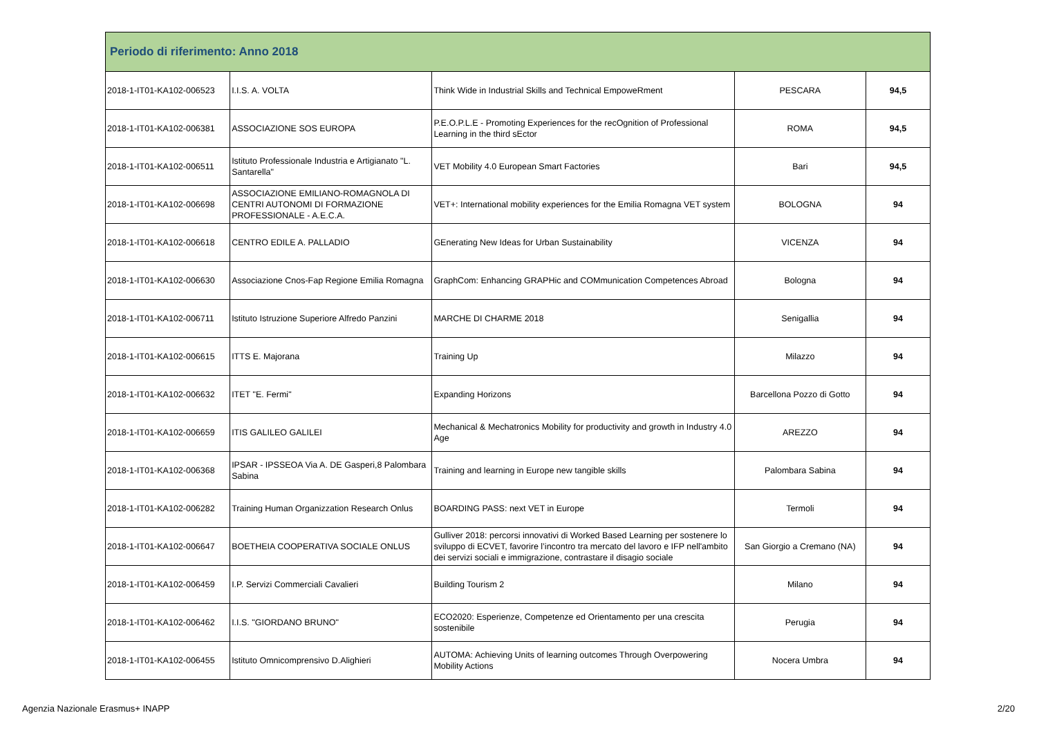| Periodo di riferimento: Anno 2018 | | | | |
| --- | --- | --- | --- | --- |
| 2018-1-IT01-KA102-006523 | I.I.S. A. VOLTA | Think Wide in Industrial Skills and Technical EmpoweRment | PESCARA | 94,5 |
| 2018-1-IT01-KA102-006381 | ASSOCIAZIONE SOS EUROPA | P.E.O.P.L.E - Promoting Experiences for the recOgnition of Professional Learning in the third sEctor | ROMA | 94,5 |
| 2018-1-IT01-KA102-006511 | Istituto Professionale Industria e Artigianato "L. Santarella" | VET Mobility 4.0 European Smart Factories | Bari | 94,5 |
| 2018-1-IT01-KA102-006698 | ASSOCIAZIONE EMILIANO-ROMAGNOLA DI CENTRI AUTONOMI DI FORMAZIONE PROFESSIONALE - A.E.C.A. | VET+: International mobility experiences for the Emilia Romagna VET system | BOLOGNA | 94 |
| 2018-1-IT01-KA102-006618 | CENTRO EDILE A. PALLADIO | GEnerating New Ideas for Urban Sustainability | VICENZA | 94 |
| 2018-1-IT01-KA102-006630 | Associazione Cnos-Fap Regione Emilia Romagna | GraphCom: Enhancing GRAPHic and COMmunication Competences Abroad | Bologna | 94 |
| 2018-1-IT01-KA102-006711 | Istituto Istruzione Superiore Alfredo Panzini | MARCHE DI CHARME 2018 | Senigallia | 94 |
| 2018-1-IT01-KA102-006615 | ITTS E. Majorana | Training Up | Milazzo | 94 |
| 2018-1-IT01-KA102-006632 | ITET "E. Fermi" | Expanding Horizons | Barcellona Pozzo di Gotto | 94 |
| 2018-1-IT01-KA102-006659 | ITIS GALILEO GALILEI | Mechanical & Mechatronics Mobility for productivity and growth in Industry 4.0 Age | AREZZO | 94 |
| 2018-1-IT01-KA102-006368 | IPSAR - IPSSEOA Via A. DE Gasperi,8 Palombara Sabina | Training and learning in Europe new tangible skills | Palombara Sabina | 94 |
| 2018-1-IT01-KA102-006282 | Training Human Organizzation Research Onlus | BOARDING PASS: next VET in Europe | Termoli | 94 |
| 2018-1-IT01-KA102-006647 | BOETHEIA COOPERATIVA SOCIALE ONLUS | Gulliver 2018: percorsi innovativi di Worked Based Learning per sostenere lo sviluppo di ECVET, favorire l’incontro tra mercato del lavoro e IFP nell'ambito dei servizi sociali e immigrazione, contrastare il disagio sociale | San Giorgio a Cremano (NA) | 94 |
| 2018-1-IT01-KA102-006459 | I.P. Servizi Commerciali Cavalieri | Building Tourism 2 | Milano | 94 |
| 2018-1-IT01-KA102-006462 | I.I.S. "GIORDANO BRUNO" | ECO2020: Esperienze, Competenze ed Orientamento per una crescita sostenibile | Perugia | 94 |
| 2018-1-IT01-KA102-006455 | Istituto Omnicomprensivo D.Alighieri | AUTOMA: Achieving Units of learning outcomes Through Overpowering Mobility Actions | Nocera Umbra | 94 |
Agenzia Nazionale Erasmus+ INAPP 2/20